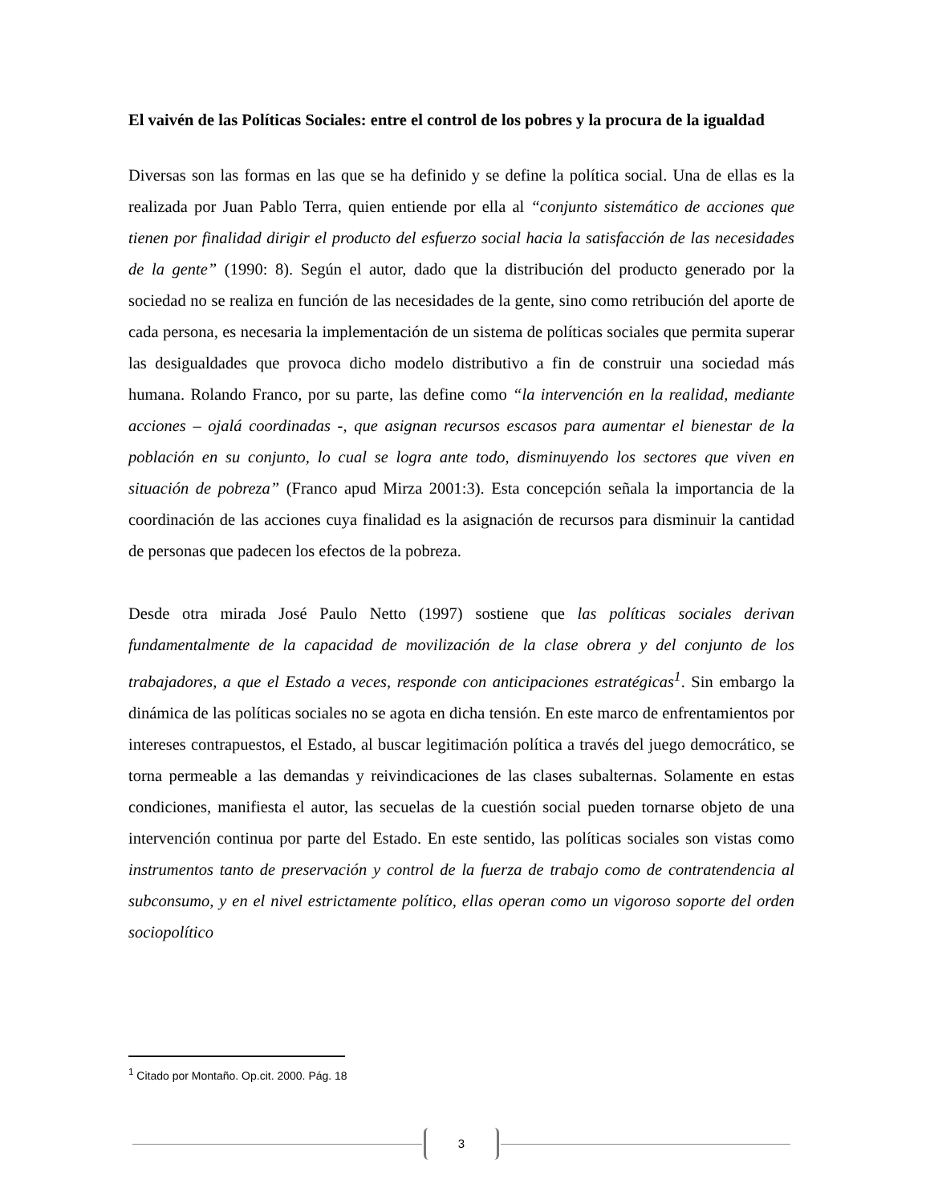El vaivén de las Políticas Sociales: entre el control de los pobres y la procura de la igualdad
Diversas son las formas en las que se ha definido y se define la política social. Una de ellas es la realizada por Juan Pablo Terra, quien entiende por ella al “conjunto sistemático de acciones que tienen por finalidad dirigir el producto del esfuerzo social hacia la satisfacción de las necesidades de la gente” (1990: 8). Según el autor, dado que la distribución del producto generado por la sociedad no se realiza en función de las necesidades de la gente, sino como retribución del aporte de cada persona, es necesaria la implementación de un sistema de políticas sociales que permita superar las desigualdades que provoca dicho modelo distributivo a fin de construir una sociedad más humana. Rolando Franco, por su parte, las define como “la intervención en la realidad, mediante acciones – ojalá coordinadas -, que asignan recursos escasos para aumentar el bienestar de la población en su conjunto, lo cual se logra ante todo, disminuyendo los sectores que viven en situación de pobreza” (Franco apud Mirza 2001:3). Esta concepción señala la importancia de la coordinación de las acciones cuya finalidad es la asignación de recursos para disminuir la cantidad de personas que padecen los efectos de la pobreza.
Desde otra mirada José Paulo Netto (1997) sostiene que las políticas sociales derivan fundamentalmente de la capacidad de movilización de la clase obrera y del conjunto de los trabajadores, a que el Estado a veces, responde con anticipaciones estratégicas<sup>1</sup>. Sin embargo la dinámica de las políticas sociales no se agota en dicha tensión. En este marco de enfrentamientos por intereses contrapuestos, el Estado, al buscar legitimación política a través del juego democrático, se torna permeable a las demandas y reivindicaciones de las clases subalternas. Solamente en estas condiciones, manifiesta el autor, las secuelas de la cuestión social pueden tornarse objeto de una intervención continua por parte del Estado. En este sentido, las políticas sociales son vistas como instrumentos tanto de preservación y control de la fuerza de trabajo como de contratendencia al subconsumo, y en el nivel estrictamente político, ellas operan como un vigoroso soporte del orden sociopolítico
<sup>1</sup> Citado por Montaño. Op.cit. 2000. Pág. 18
3